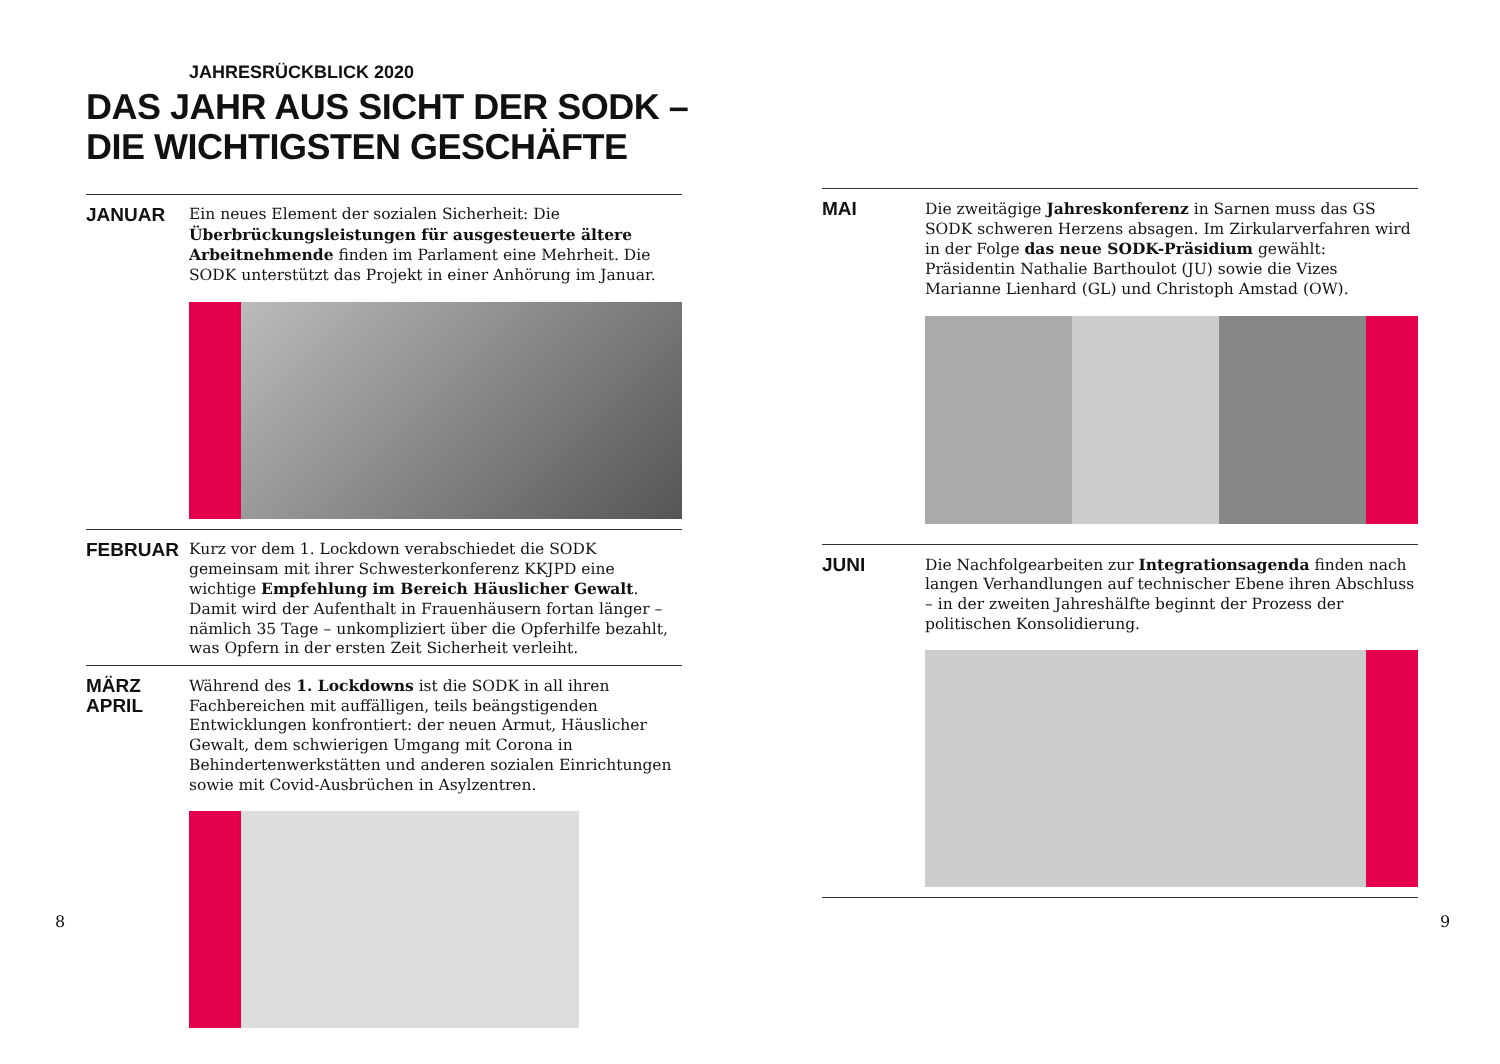JAHRESRÜCKBLICK 2020
DAS JAHR AUS SICHT DER SODK –
DIE WICHTIGSTEN GESCHÄFTE
JANUAR
Ein neues Element der sozialen Sicherheit: Die Überbrückungs­leistungen für ausgesteuerte ältere Arbeitnehmende finden im Parlament eine Mehrheit. Die SODK unterstützt das Projekt in einer Anhörung im Januar.
FEBRUAR
Kurz vor dem 1. Lockdown verabschiedet die SODK gemeinsam mit ihrer Schwesterkonferenz KKJPD eine wichtige Empfehlung im Bereich Häuslicher Gewalt. Damit wird der Aufenthalt in Frauenhäusern fortan länger – nämlich 35 Tage – unkompliziert über die Opferhilfe bezahlt, was Opfern in der ersten Zeit Sicherheit verleiht.
MÄRZ
APRIL
Während des 1. Lockdowns ist die SODK in all ihren Fachbereichen mit auffälligen, teils beängstigenden Entwicklungen konfrontiert: der neuen Armut, Häuslicher Gewalt, dem schwierigen Umgang mit Corona in Behindertenwerkstätten und anderen sozialen Einrichtungen sowie mit Covid-Ausbrüchen in Asylzentren.
8
MAI
Die zweitägige Jahreskonferenz in Sarnen muss das GS SODK schweren Herzens absagen. Im Zirkularverfahren wird in der Folge das neue SODK-Präsidium gewählt: Präsidentin Nathalie Barthoulot (JU) sowie die Vizes Marianne Lienhard (GL) und Christoph Amstad (OW).
JUNI
Die Nachfolgearbeiten zur Integrationsagenda finden nach langen Verhandlungen auf technischer Ebene ihren Abschluss – in der zweiten Jahreshälfte beginnt der Prozess der politischen Konsolidierung.
9